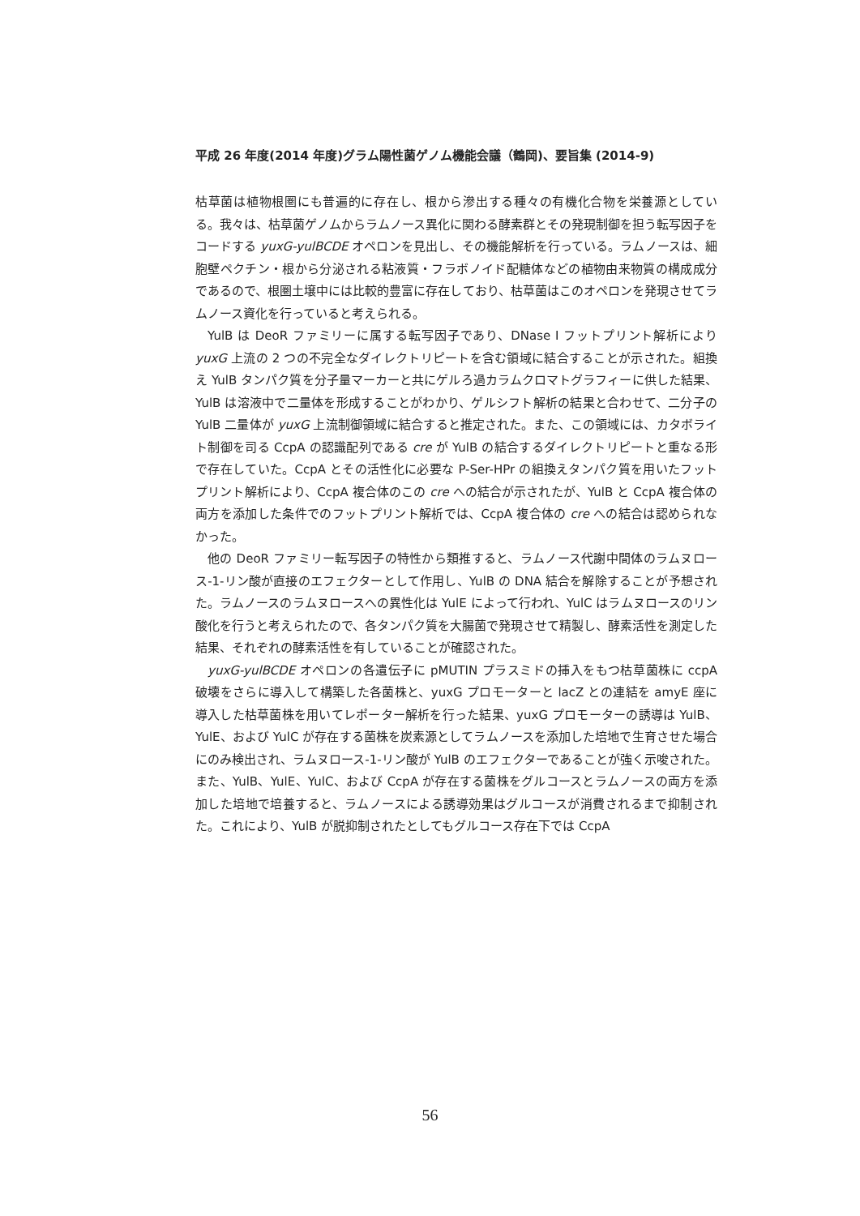平成 26 年度(2014 年度)グラム陽性菌ゲノム機能会議（鶴岡)、要旨集 (2014-9)
枯草菌は植物根圏にも普遍的に存在し、根から滲出する種々の有機化合物を栄養源としている。我々は、枯草菌ゲノムからラムノース異化に関わる酵素群とその発現制御を担う転写因子をコードする yuxG-yulBCDE オペロンを見出し、その機能解析を行っている。ラムノースは、細胞壁ペクチン・根から分泌される粘液質・フラボノイド配糖体などの植物由来物質の構成成分であるので、根圏土壌中には比較的豊富に存在しており、枯草菌はこのオペロンを発現させてラムノース資化を行っていると考えられる。
YulB は DeoR ファミリーに属する転写因子であり、DNase I フットプリント解析により yuxG 上流の 2 つの不完全なダイレクトリピートを含む領域に結合することが示された。組換え YulB タンパク質を分子量マーカーと共にゲルろ過カラムクロマトグラフィーに供した結果、YulB は溶液中で二量体を形成することがわかり、ゲルシフト解析の結果と合わせて、二分子の YulB 二量体が yuxG 上流制御領域に結合すると推定された。また、この領域には、カタボライト制御を司る CcpA の認識配列である cre が YulB の結合するダイレクトリピートと重なる形で存在していた。CcpA とその活性化に必要な P-Ser-HPr の組換えタンパク質を用いたフットプリント解析により、CcpA 複合体のこの cre への結合が示されたが、YulB と CcpA 複合体の両方を添加した条件でのフットプリント解析では、CcpA 複合体の cre への結合は認められなかった。
他の DeoR ファミリー転写因子の特性から類推すると、ラムノース代謝中間体のラムヌロース-1-リン酸が直接のエフェクターとして作用し、YulB の DNA 結合を解除することが予想された。ラムノースのラムヌロースへの異性化は YulE によって行われ、YulC はラムヌロースのリン酸化を行うと考えられたので、各タンパク質を大腸菌で発現させて精製し、酵素活性を測定した結果、それぞれの酵素活性を有していることが確認された。
yuxG-yulBCDE オペロンの各遺伝子に pMUTIN プラスミドの挿入をもつ枯草菌株に ccpA 破壊をさらに導入して構築した各菌株と、yuxG プロモーターと lacZ との連結を amyE 座に導入した枯草菌株を用いてレポーター解析を行った結果、yuxG プロモーターの誘導は YulB、YulE、および YulC が存在する菌株を炭素源としてラムノースを添加した培地で生育させた場合にのみ検出され、ラムヌロース-1-リン酸が YulB のエフェクターであることが強く示唆された。また、YulB、YulE、YulC、および CcpA が存在する菌株をグルコースとラムノースの両方を添加した培地で培養すると、ラムノースによる誘導効果はグルコースが消費されるまで抑制された。これにより、YulB が脱抑制されたとしてもグルコース存在下では CcpA
56